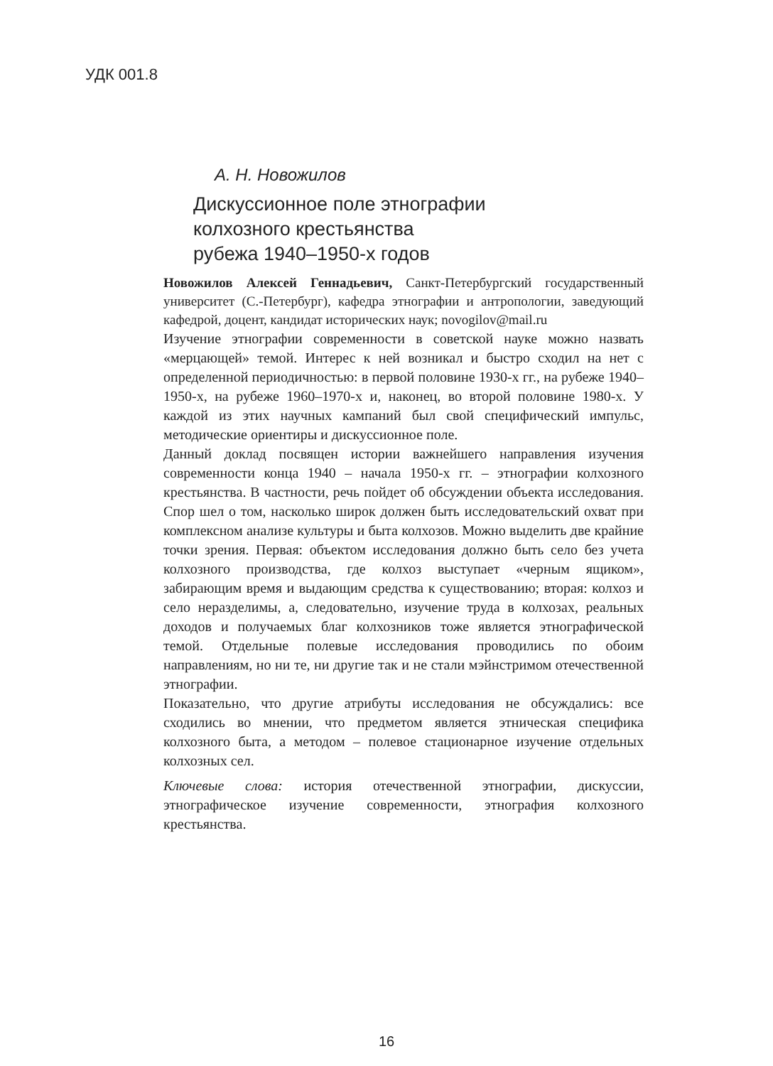УДК 001.8
А. Н. Новожилов
Дискуссионное поле этнографии
колхозного крестьянства
рубежа 1940–1950-х годов
Новожилов Алексей Геннадьевич, Санкт-Петербургский государственный университет (С.-Петербург), кафедра этнографии и антропологии, заведующий кафедрой, доцент, кандидат исторических наук; novogilov@mail.ru
Изучение этнографии современности в советской науке можно назвать «мерцающей» темой. Интерес к ней возникал и быстро сходил на нет с определенной периодичностью: в первой половине 1930-х гг., на рубеже 1940–1950-х, на рубеже 1960–1970-х и, наконец, во второй половине 1980-х. У каждой из этих научных кампаний был свой специфический импульс, методические ориентиры и дискуссионное поле.
Данный доклад посвящен истории важнейшего направления изучения современности конца 1940 – начала 1950-х гг. – этнографии колхозного крестьянства. В частности, речь пойдет об обсуждении объекта исследования. Спор шел о том, насколько широк должен быть исследовательский охват при комплексном анализе культуры и быта колхозов. Можно выделить две крайние точки зрения. Первая: объектом исследования должно быть село без учета колхозного производства, где колхоз выступает «черным ящиком», забирающим время и выдающим средства к существованию; вторая: колхоз и село неразделимы, а, следовательно, изучение труда в колхозах, реальных доходов и получаемых благ колхозников тоже является этнографической темой. Отдельные полевые исследования проводились по обоим направлениям, но ни те, ни другие так и не стали мэйнстримом отечественной этнографии.
Показательно, что другие атрибуты исследования не обсуждались: все сходились во мнении, что предметом является этническая специфика колхозного быта, а методом – полевое стационарное изучение отдельных колхозных сел.
Ключевые слова: история отечественной этнографии, дискуссии, этнографическое изучение современности, этнография колхозного крестьянства.
16